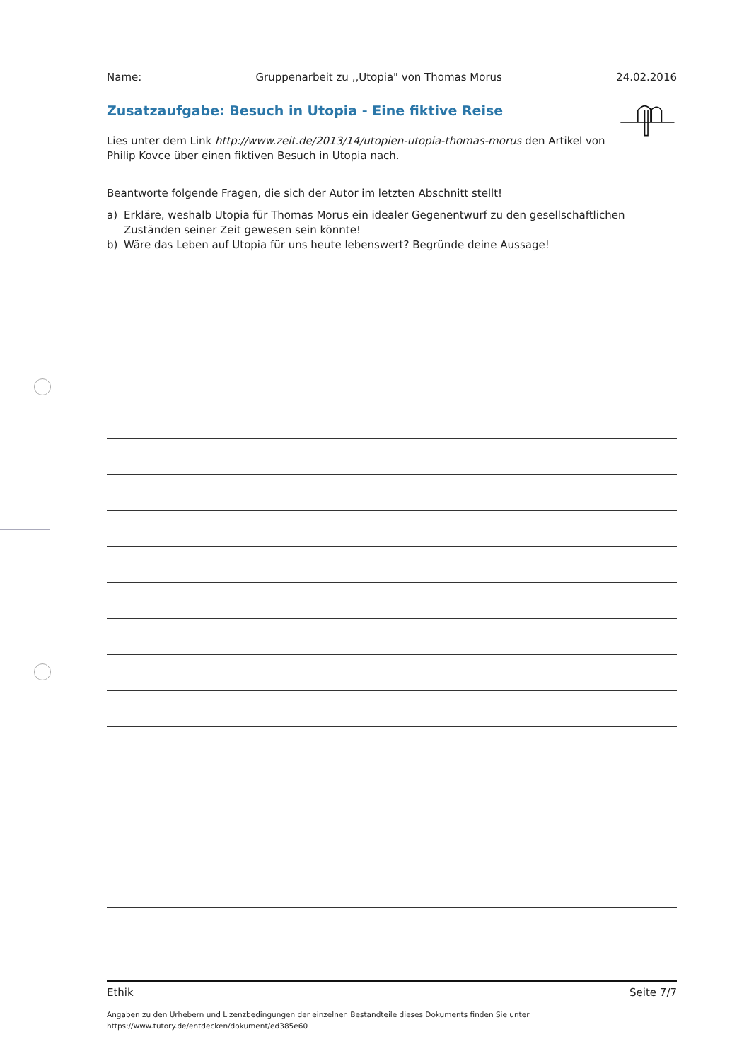Name: Gruppenarbeit zu ,,Utopia" von Thomas Morus 24.02.2016
Zusatzaufgabe: Besuch in Utopia - Eine fiktive Reise
Lies unter dem Link http://www.zeit.de/2013/14/utopien-utopia-thomas-morus den Artikel von Philip Kovce über einen fiktiven Besuch in Utopia nach.
Beantworte folgende Fragen, die sich der Autor im letzten Abschnitt stellt!
a) Erkläre, weshalb Utopia für Thomas Morus ein idealer Gegenentwurf zu den gesellschaftlichen Zuständen seiner Zeit gewesen sein könnte!
b) Wäre das Leben auf Utopia für uns heute lebenswert? Begründe deine Aussage!
Ethik Seite 7/7
Angaben zu den Urhebern und Lizenzbedingungen der einzelnen Bestandteile dieses Dokuments finden Sie unter
https://www.tutory.de/entdecken/dokument/ed385e60